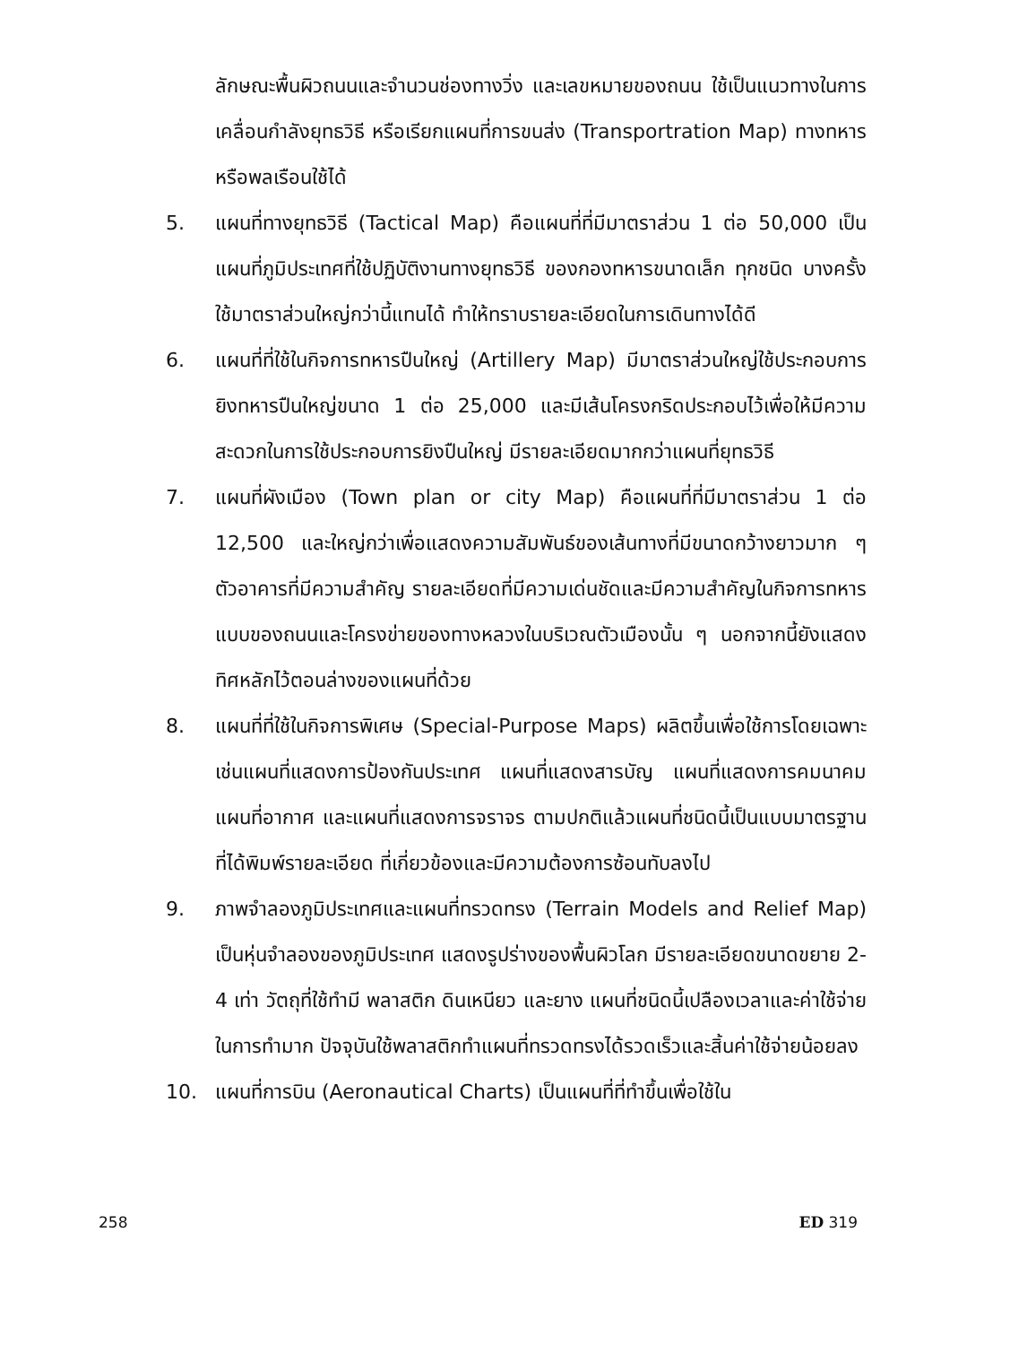ลักษณะพื้นผิวถนนและจำนวนช่องทางวิ่ง และเลขหมายของถนน ใช้เป็นแนวทางในการเคลื่อนกำลังยุทธวิธี หรือเรียกแผนที่การขนส่ง (Transportration Map) ทางทหารหรือพลเรือนใช้ได้
5. แผนที่ทางยุทธวิธี (Tactical Map) คือแผนที่ที่มีมาตราส่วน 1 ต่อ 50,000 เป็นแผนที่ภูมิประเทศที่ใช้ปฏิบัติงานทางยุทธวิธี ของกองทหารขนาดเล็ก ทุกชนิด บางครั้งใช้มาตราส่วนใหญ่กว่านี้แทนได้ ทำให้ทราบรายละเอียดในการเดินทางได้ดี
6. แผนที่ที่ใช้ในกิจการทหารปืนใหญ่ (Artillery Map) มีมาตราส่วนใหญ่ใช้ประกอบการยิงทหารปืนใหญ่ขนาด 1 ต่อ 25,000 และมีเส้นโครงกริดประกอบไว้เพื่อให้มีความสะดวกในการใช้ประกอบการยิงปืนใหญ่ มีรายละเอียดมากกว่าแผนที่ยุทธวิธี
7. แผนที่ผังเมือง (Town plan or city Map) คือแผนที่ที่มีมาตราส่วน 1 ต่อ 12,500 และใหญ่กว่าเพื่อแสดงความสัมพันธ์ของเส้นทางที่มีขนาดกว้างยาวมาก ๆ ตัวอาคารที่มีความสำคัญ รายละเอียดที่มีความเด่นชัดและมีความสำคัญในกิจการทหาร แบบของถนนและโครงข่ายของทางหลวงในบริเวณตัวเมืองนั้น ๆ นอกจากนี้ยังแสดงทิศหลักไว้ตอนล่างของแผนที่ด้วย
8. แผนที่ที่ใช้ในกิจการพิเศษ (Special-Purpose Maps) ผลิตขึ้นเพื่อใช้การโดยเฉพาะ เช่นแผนที่แสดงการป้องกันประเทศ แผนที่แสดงสารบัญ แผนที่แสดงการคมนาคม แผนที่อากาศ และแผนที่แสดงการจราจร ตามปกติแล้วแผนที่ชนิดนี้เป็นแบบมาตรฐานที่ได้พิมพ์รายละเอียด ที่เกี่ยวข้องและมีความต้องการซ้อนทับลงไป
9. ภาพจำลองภูมิประเทศและแผนที่ทรวดทรง (Terrain Models and Relief Map) เป็นหุ่นจำลองของภูมิประเทศ แสดงรูปร่างของพื้นผิวโลก มีรายละเอียดขนาดขยาย 2-4 เท่า วัตถุที่ใช้ทำมี พลาสติก ดินเหนียว และยาง แผนที่ชนิดนี้เปลืองเวลาและค่าใช้จ่ายในการทำมาก ปัจจุบันใช้พลาสติกทำแผนที่ทรวดทรงได้รวดเร็วและสิ้นค่าใช้จ่ายน้อยลง
10. แผนที่การบิน (Aeronautical Charts) เป็นแผนที่ที่ทำขึ้นเพื่อใช้ใน
258 ED 319